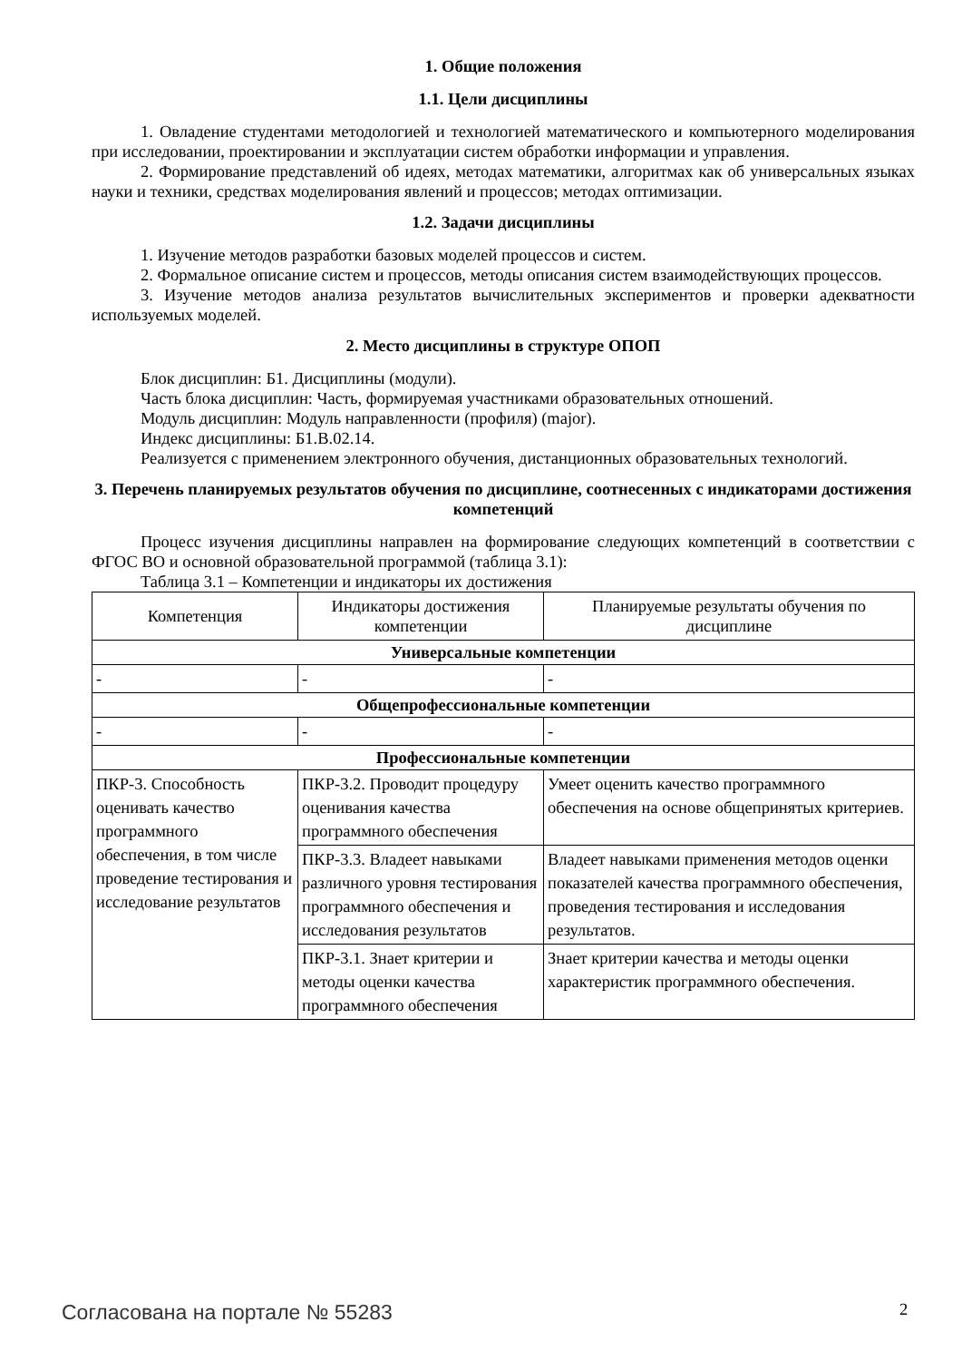1. Общие положения
1.1. Цели дисциплины
1. Овладение студентами методологией и технологией математического и компьютерного моделирования при исследовании, проектировании и эксплуатации систем обработки информации и управления.
2. Формирование представлений об идеях, методах математики, алгоритмах как об универсальных языках науки и техники, средствах моделирования явлений и процессов; методах оптимизации.
1.2. Задачи дисциплины
1. Изучение методов разработки базовых моделей процессов и систем.
2. Формальное описание систем и процессов, методы описания систем взаимодействующих процессов.
3. Изучение методов анализа результатов вычислительных экспериментов и проверки адекватности используемых моделей.
2. Место дисциплины в структуре ОПОП
Блок дисциплин: Б1. Дисциплины (модули).
Часть блока дисциплин: Часть, формируемая участниками образовательных отношений.
Модуль дисциплин: Модуль направленности (профиля) (major).
Индекс дисциплины: Б1.В.02.14.
Реализуется с применением электронного обучения, дистанционных образовательных технологий.
3. Перечень планируемых результатов обучения по дисциплине, соотнесенных с индикаторами достижения компетенций
Процесс изучения дисциплины направлен на формирование следующих компетенций в соответствии с ФГОС ВО и основной образовательной программой (таблица 3.1):
Таблица 3.1 – Компетенции и индикаторы их достижения
| Компетенция | Индикаторы достижения компетенции | Планируемые результаты обучения по дисциплине |
| Универсальные компетенции | | |
| - | - | - |
| Общепрофессиональные компетенции | | |
| - | - | - |
| Профессиональные компетенции | | |
| ПКР-3. Способность оценивать качество программного обеспечения, в том числе проведение тестирования и исследование результатов | ПКР-3.2. Проводит процедуру оценивания качества программного обеспечения | Умеет оценить качество программного обеспечения на основе общепринятых критериев. |
| | ПКР-3.3. Владеет навыками различного уровня тестирования программного обеспечения и исследования результатов | Владеет навыками применения методов оценки показателей качества программного обеспечения, проведения тестирования и исследования результатов. |
| | ПКР-3.1. Знает критерии и методы оценки качества программного обеспечения | Знает критерии качества и методы оценки характеристик программного обеспечения. |
Согласована на портале № 55283 2